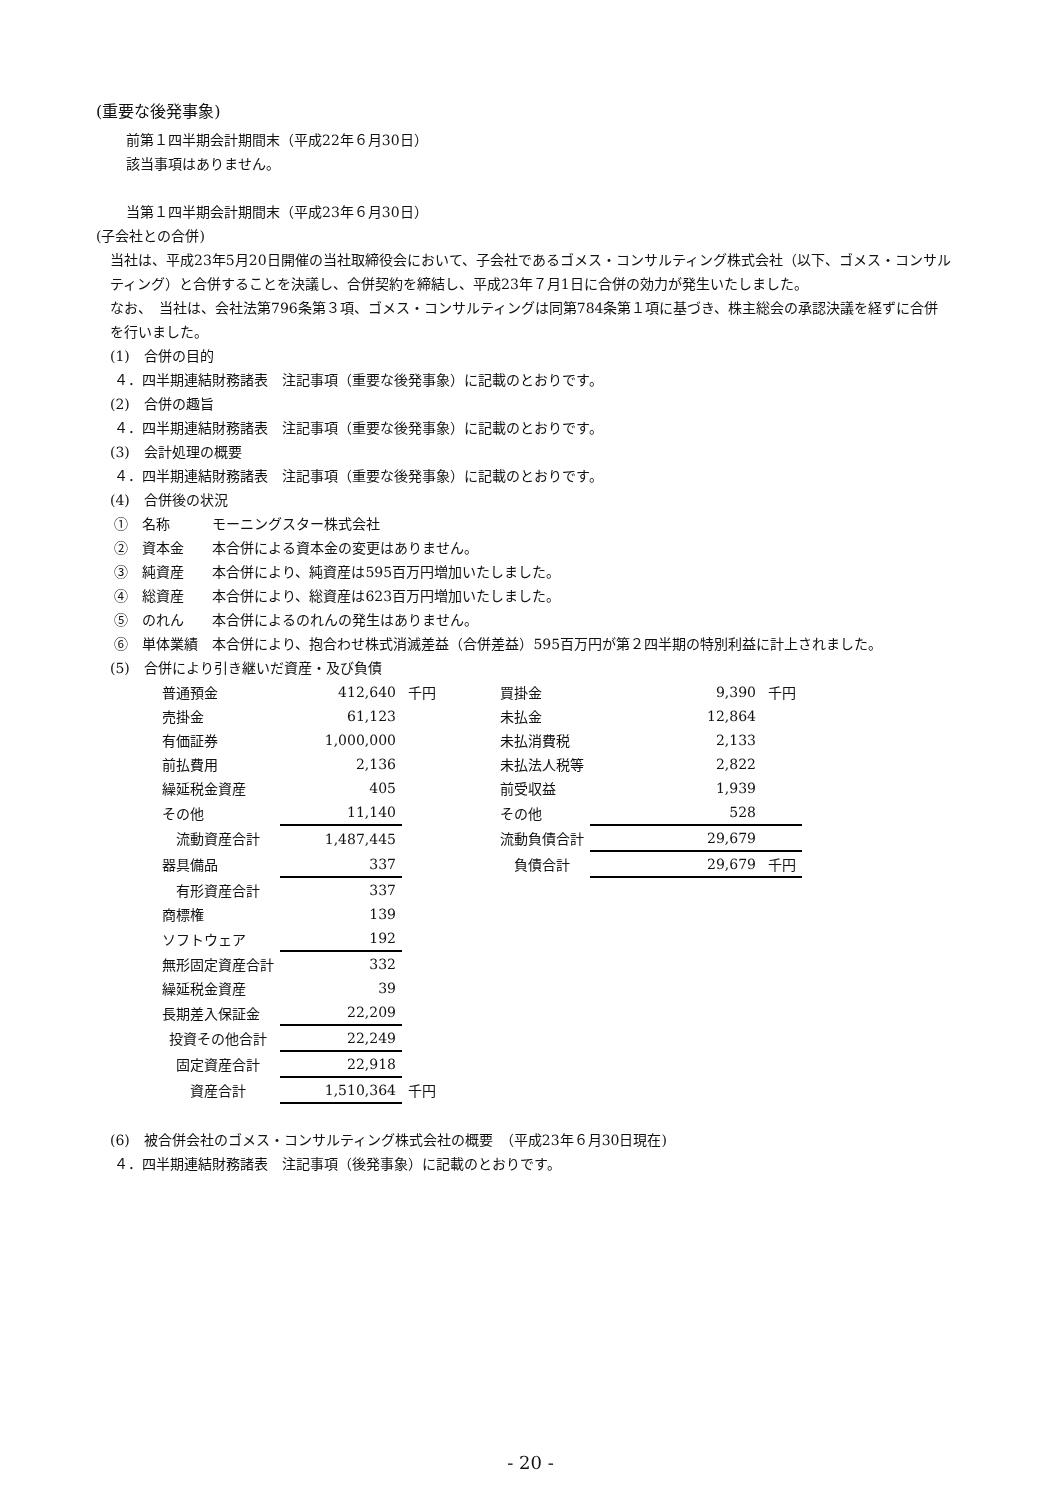(重要な後発事象)
前第１四半期会計期間末（平成22年６月30日）
該当事項はありません。
当第１四半期会計期間末（平成23年６月30日）
(子会社との合併)
当社は、平成23年5月20日開催の当社取締役会において、子会社であるゴメス・コンサルティング株式会社（以下、ゴメス・コンサルティング）と合併することを決議し、合併契約を締結し、平成23年７月1日に合併の効力が発生いたしました。
なお、　当社は、会社法第796条第３項、ゴメス・コンサルティングは同第784条第１項に基づき、株主総会の承認決議を経ずに合併を行いました。
(1)　合併の目的
４．四半期連結財務諸表　注記事項（重要な後発事象）に記載のとおりです。
(2)　合併の趣旨
４．四半期連結財務諸表　注記事項（重要な後発事象）に記載のとおりです。
(3)　会計処理の概要
４．四半期連結財務諸表　注記事項（重要な後発事象）に記載のとおりです。
(4)　合併後の状況
①　名称　　　モーニングスター株式会社
②　資本金　　本合併による資本金の変更はありません。
③　純資産　　本合併により、純資産は595百万円増加いたしました。
④　総資産　　本合併により、総資産は623百万円増加いたしました。
⑤　のれん　　本合併によるのれんの発生はありません。
⑥　単体業績　本合併により、抱合わせ株式消滅差益（合併差益）595百万円が第２四半期の特別利益に計上されました。
(5)　合併により引き継いだ資産・及び負債
| 普通預金 | 412,640 | 千円 | | 買掛金 | 9,390 | 千円 |
| 売掛金 | 61,123 | | | 未払金 | 12,864 | |
| 有価証券 | 1,000,000 | | | 未払消費税 | 2,133 | |
| 前払費用 | 2,136 | | | 未払法人税等 | 2,822 | |
| 繰延税金資産 | 405 | | | 前受収益 | 1,939 | |
| その他 | 11,140 | | | その他 | 528 | |
| 流動資産合計 | 1,487,445 | | | 流動負債合計 | 29,679 | |
| 器具備品 | 337 | | | 負債合計 | 29,679 | 千円 |
| 有形資産合計 | 337 | | | | | |
| 商標権 | 139 | | | | | |
| ソフトウェア | 192 | | | | | |
| 無形固定資産合計 | 332 | | | | | |
| 繰延税金資産 | 39 | | | | | |
| 長期差入保証金 | 22,209 | | | | | |
| 投資その他合計 | 22,249 | | | | | |
| 固定資産合計 | 22,918 | | | | | |
| 資産合計 | 1,510,364 | 千円 | | | | |
(6)　被合併会社のゴメス・コンサルティング株式会社の概要　（平成23年６月30日現在)
４．四半期連結財務諸表　注記事項（後発事象）に記載のとおりです。
- 20 -